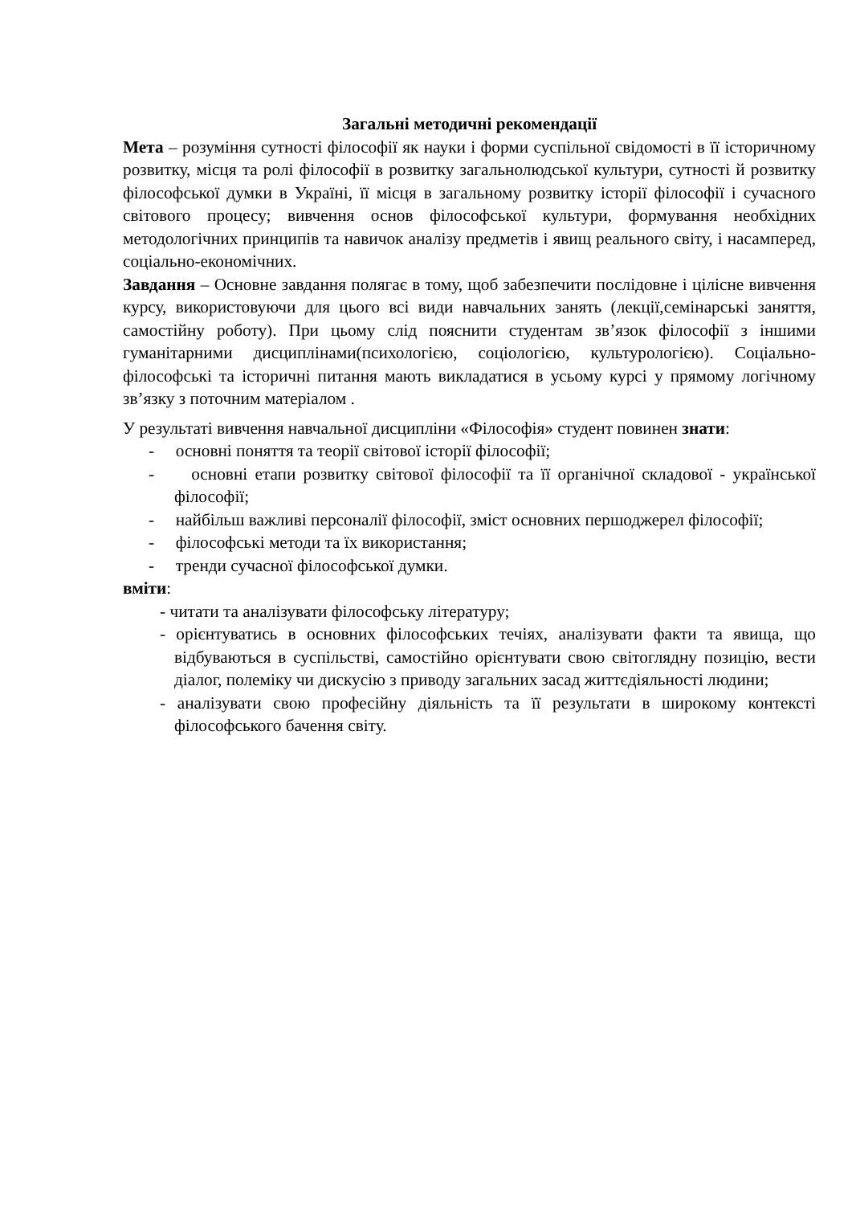Загальні методичні рекомендації
Мета – розуміння сутності філософії як науки і форми суспільної свідомості в її історичному розвитку, місця та ролі філософії в розвитку загальнолюдської культури, сутності й розвитку філософської думки в Україні, її місця в загальному розвитку історії філософії і сучасного світового процесу; вивчення основ філософської культури, формування необхідних методологічних принципів та навичок аналізу предметів і явищ реального світу, і насамперед, соціально-економічних.
Завдання – Основне завдання полягає в тому, щоб забезпечити послідовне і цілісне вивчення курсу, використовуючи для цього всі види навчальних занять (лекції,семінарські заняття, самостійну роботу). При цьому слід пояснити студентам зв’язок філософії з іншими гуманітарними дисциплінами(психологією, соціологією, культурологією). Соціально-філософські та історичні питання мають викладатися в усьому курсі у прямому логічному зв’язку з поточним матеріалом .
У результаті вивчення навчальної дисципліни «Філософія» студент повинен знати:
- основні поняття та теорії світової історії філософії;
- основні етапи розвитку світової філософії та її органічної складової - української філософії;
- найбільш важливі персоналії філософії, зміст основних першоджерел філософії;
- філософські методи та їх використання;
- тренди сучасної філософської думки.
вміти:
- читати та аналізувати філософську літературу;
- орієнтуватись в основних філософських течіях, аналізувати факти та явища, що відбуваються в суспільстві, самостійно орієнтувати свою світоглядну позицію, вести діалог, полеміку чи дискусію з приводу загальних засад життєдіяльності людини;
- аналізувати свою професійну діяльність та її результати в широкому контексті філософського бачення світу.